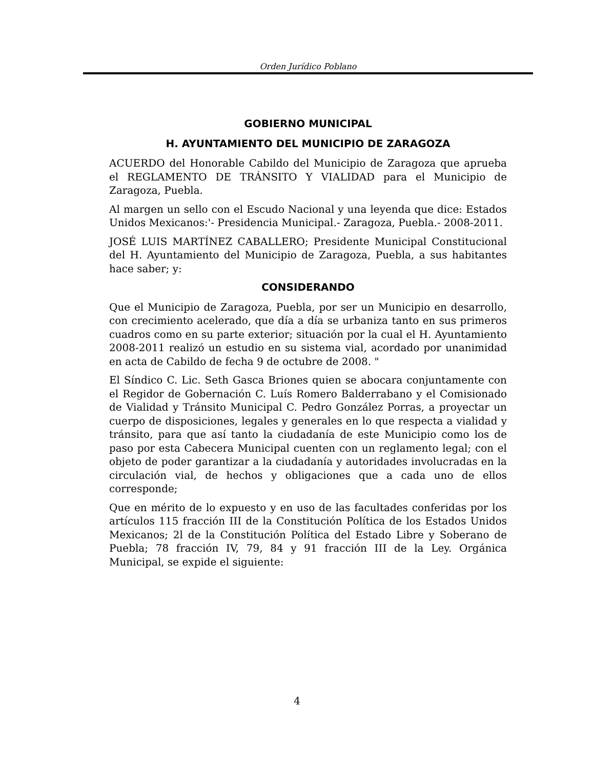Orden Jurídico Poblano
GOBIERNO MUNICIPAL
H. AYUNTAMIENTO DEL MUNICIPIO DE ZARAGOZA
ACUERDO del Honorable Cabildo del Municipio de Zaragoza que aprueba el REGLAMENTO DE TRÁNSITO Y VIALIDAD para el Municipio de Zaragoza, Puebla.
Al margen un sello con el Escudo Nacional y una leyenda que dice: Estados Unidos Mexicanos:'- Presidencia Municipal.- Zaragoza, Puebla.- 2008-2011.
JOSÉ LUIS MARTÍNEZ CABALLERO; Presidente Municipal Constitucional del H. Ayuntamiento del Municipio de Zaragoza, Puebla, a sus habitantes hace saber; y:
CONSIDERANDO
Que el Municipio de Zaragoza, Puebla, por ser un Municipio en desarrollo, con crecimiento acelerado, que día a día se urbaniza tanto en sus primeros cuadros como en su parte exterior; situación por la cual el H. Ayuntamiento 2008-2011 realizó un estudio en su sistema vial, acordado por unanimidad en acta de Cabildo de fecha 9 de octubre de 2008. "
El Síndico C. Lic. Seth Gasca Briones quien se abocara conjuntamente con el Regidor de Gobernación C. Luís Romero Balderrabano y el Comisionado de Vialidad y Tránsito Municipal C. Pedro González Porras, a proyectar un cuerpo de disposiciones, legales y generales en lo que respecta a vialidad y tránsito, para que así tanto la ciudadanía de este Municipio como los de paso por esta Cabecera Municipal cuenten con un reglamento legal; con el objeto de poder garantizar a la ciudadanía y autoridades involucradas en la circulación vial, de hechos y obligaciones que a cada uno de ellos corresponde;
Que en mérito de lo expuesto y en uso de las facultades conferidas por los artículos 115 fracción III de la Constitución Política de los Estados Unidos Mexicanos; 2l de la Constitución Política del Estado Libre y Soberano de Puebla; 78 fracción IV, 79, 84 y 91 fracción III de la Ley. Orgánica Municipal, se expide el siguiente:
4